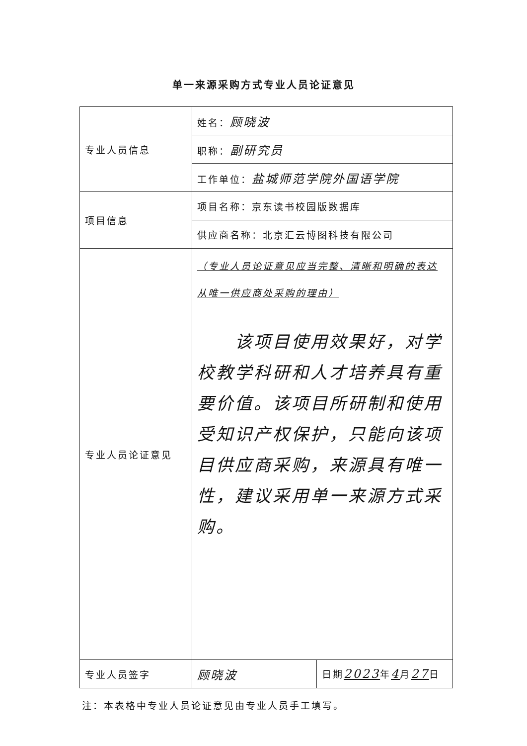单一来源采购方式专业人员论证意见
| 专业人员信息 | 姓名： 顾晓波 |
| | 职称： 副研究员 |
| | 工作单位： 盐城师范学院外国语学院 |
| 项目信息 | 项目名称：京东读书校园版数据库 |
| | 供应商名称：北京汇云博图科技有限公司 |
| 专业人员论证意见 | （专业人员论证意见应当完整、清晰和明确的表达从唯一供应商处采购的理由） 该项目使用效果好，对学校教学科研和人才培养具有重要价值。该项目所研制和使用受知识产权保护，只能向该项目供应商采购，来源具有唯一性，建议采用单一来源方式采购。 |
| 专业人员签字 | / 顾晓波 / 日期 2023 年 4 月 27 日 / |
注：本表格中专业人员论证意见由专业人员手工填写。